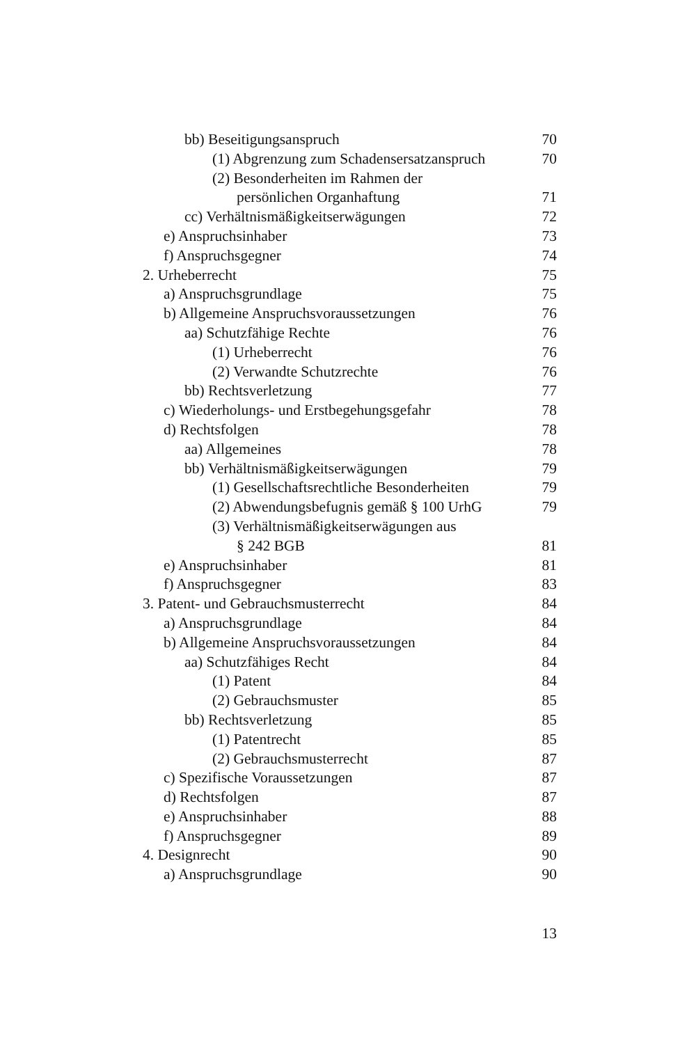bb) Beseitigungsanspruch 70
(1) Abgrenzung zum Schadensersatzanspruch 70
(2) Besonderheiten im Rahmen der
persönlichen Organhaftung 71
cc) Verhältnismäßigkeitserwägungen 72
e) Anspruchsinhaber 73
f) Anspruchsgegner 74
2. Urheberrecht 75
a) Anspruchsgrundlage 75
b) Allgemeine Anspruchsvoraussetzungen 76
aa) Schutzfähige Rechte 76
(1) Urheberrecht 76
(2) Verwandte Schutzrechte 76
bb) Rechtsverletzung 77
c) Wiederholungs- und Erstbegehungsgefahr 78
d) Rechtsfolgen 78
aa) Allgemeines 78
bb) Verhältnismäßigkeitserwägungen 79
(1) Gesellschaftsrechtliche Besonderheiten 79
(2) Abwendungsbefugnis gemäß § 100 UrhG 79
(3) Verhältnismäßigkeitserwägungen aus
§ 242 BGB 81
e) Anspruchsinhaber 81
f) Anspruchsgegner 83
3. Patent- und Gebrauchsmusterrecht 84
a) Anspruchsgrundlage 84
b) Allgemeine Anspruchsvoraussetzungen 84
aa) Schutzfähiges Recht 84
(1) Patent 84
(2) Gebrauchsmuster 85
bb) Rechtsverletzung 85
(1) Patentrecht 85
(2) Gebrauchsmusterrecht 87
c) Spezifische Voraussetzungen 87
d) Rechtsfolgen 87
e) Anspruchsinhaber 88
f) Anspruchsgegner 89
4. Designrecht 90
a) Anspruchsgrundlage 90
13